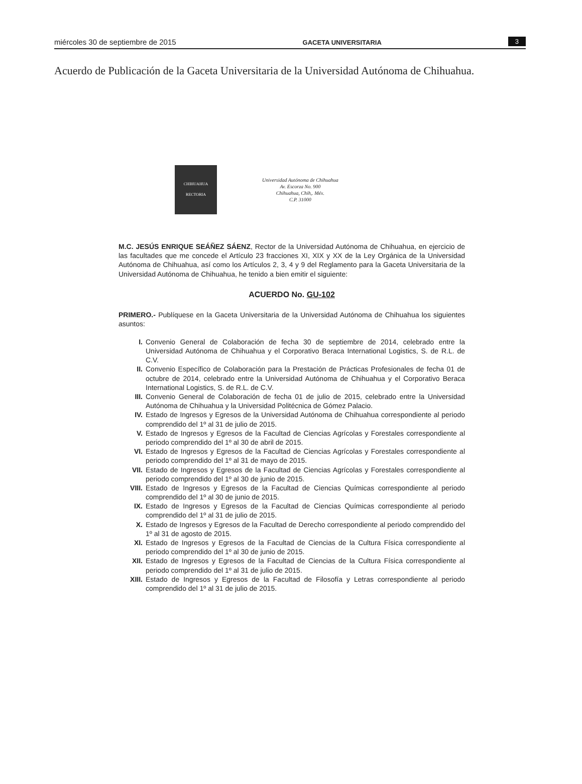miércoles 30 de septiembre de 2015 GACETA UNIVERSITARIA 3
Acuerdo de Publicación de la Gaceta Universitaria de la Universidad Autónoma de Chihuahua.
CHIHUAHUA
RECTORIA
Universidad Autónoma de Chihuahua
Av. Escorza No. 900
Chihuahua, Chih,. Méx.
C.P. 31000
M.C. JESÚS ENRIQUE SEÁÑEZ SÁENZ, Rector de la Universidad Autónoma de Chihuahua, en ejercicio de las facultades que me concede el Artículo 23 fracciones XI, XIX y XX de la Ley Orgánica de la Universidad Autónoma de Chihuahua, así como los Artículos 2, 3, 4 y 9 del Reglamento para la Gaceta Universitaria de la Universidad Autónoma de Chihuahua, he tenido a bien emitir el siguiente:
ACUERDO No. GU-102
PRIMERO.- Publíquese en la Gaceta Universitaria de la Universidad Autónoma de Chihuahua los siguientes asuntos:
I. Convenio General de Colaboración de fecha 30 de septiembre de 2014, celebrado entre la Universidad Autónoma de Chihuahua y el Corporativo Beraca International Logistics, S. de R.L. de C.V.
II. Convenio Específico de Colaboración para la Prestación de Prácticas Profesionales de fecha 01 de octubre de 2014, celebrado entre la Universidad Autónoma de Chihuahua y el Corporativo Beraca International Logistics, S. de R.L. de C.V.
III. Convenio General de Colaboración de fecha 01 de julio de 2015, celebrado entre la Universidad Autónoma de Chihuahua y la Universidad Politécnica de Gómez Palacio.
IV. Estado de Ingresos y Egresos de la Universidad Autónoma de Chihuahua correspondiente al periodo comprendido del 1º al 31 de julio de 2015.
V. Estado de Ingresos y Egresos de la Facultad de Ciencias Agrícolas y Forestales correspondiente al periodo comprendido del 1º al 30 de abril de 2015.
VI. Estado de Ingresos y Egresos de la Facultad de Ciencias Agrícolas y Forestales correspondiente al periodo comprendido del 1º al 31 de mayo de 2015.
VII. Estado de Ingresos y Egresos de la Facultad de Ciencias Agrícolas y Forestales correspondiente al periodo comprendido del 1º al 30 de junio de 2015.
VIII. Estado de Ingresos y Egresos de la Facultad de Ciencias Químicas correspondiente al periodo comprendido del 1º al 30 de junio de 2015.
IX. Estado de Ingresos y Egresos de la Facultad de Ciencias Químicas correspondiente al periodo comprendido del 1º al 31 de julio de 2015.
X. Estado de Ingresos y Egresos de la Facultad de Derecho correspondiente al periodo comprendido del 1º al 31 de agosto de 2015.
XI. Estado de Ingresos y Egresos de la Facultad de Ciencias de la Cultura Física correspondiente al periodo comprendido del 1º al 30 de junio de 2015.
XII. Estado de Ingresos y Egresos de la Facultad de Ciencias de la Cultura Física correspondiente al periodo comprendido del 1º al 31 de julio de 2015.
XIII. Estado de Ingresos y Egresos de la Facultad de Filosofía y Letras correspondiente al periodo comprendido del 1º al 31 de julio de 2015.